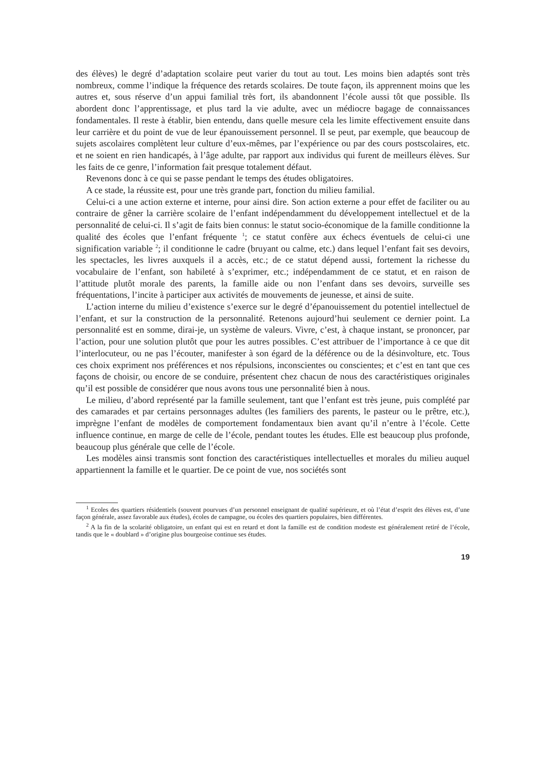des élèves) le degré d’adaptation scolaire peut varier du tout au tout. Les moins bien adaptés sont très nombreux, comme l’indique la fréquence des retards scolaires. De toute façon, ils apprennent moins que les autres et, sous réserve d’un appui familial très fort, ils abandonnent l’école aussi tôt que possible. Ils abordent donc l’apprentissage, et plus tard la vie adulte, avec un médiocre bagage de connaissances fondamentales. Il reste à établir, bien entendu, dans quelle mesure cela les limite effectivement ensuite dans leur carrière et du point de vue de leur épanouissement personnel. Il se peut, par exemple, que beaucoup de sujets ascolaires complètent leur culture d’eux-mêmes, par l’expérience ou par des cours postscolaires, etc. et ne soient en rien handicapés, à l’âge adulte, par rapport aux individus qui furent de meilleurs élèves. Sur les faits de ce genre, l’information fait presque totalement défaut.
Revenons donc à ce qui se passe pendant le temps des études obligatoires.
A ce stade, la réussite est, pour une très grande part, fonction du milieu familial.
Celui-ci a une action externe et interne, pour ainsi dire. Son action externe a pour effet de faciliter ou au contraire de gêner la carrière scolaire de l’enfant indépendamment du développement intellectuel et de la personnalité de celui-ci. Il s’agit de faits bien connus: le statut socio-économique de la famille conditionne la qualité des écoles que l’enfant fréquente <sup>1</sup>; ce statut confère aux échecs éventuels de celui-ci une signification variable <sup>2</sup>; il conditionne le cadre (bruyant ou calme, etc.) dans lequel l’enfant fait ses devoirs, les spectacles, les livres auxquels il a accès, etc.; de ce statut dépend aussi, fortement la richesse du vocabulaire de l’enfant, son habileté à s’exprimer, etc.; indépendamment de ce statut, et en raison de l’attitude plutôt morale des parents, la famille aide ou non l’enfant dans ses devoirs, surveille ses fréquentations, l’incite à participer aux activités de mouvements de jeunesse, et ainsi de suite.
L’action interne du milieu d’existence s’exerce sur le degré d’épanouissement du potentiel intellectuel de l’enfant, et sur la construction de la personnalité. Retenons aujourd’hui seulement ce dernier point. La personnalité est en somme, dirai-je, un système de valeurs. Vivre, c’est, à chaque instant, se prononcer, par l’action, pour une solution plutôt que pour les autres possibles. C’est attribuer de l’importance à ce que dit l’interlocuteur, ou ne pas l’écouter, manifester à son égard de la déférence ou de la désinvolture, etc. Tous ces choix expriment nos préférences et nos répulsions, inconscientes ou conscientes; et c’est en tant que ces façons de choisir, ou encore de se conduire, présentent chez chacun de nous des caractéristiques originales qu’il est possible de considérer que nous avons tous une personnalité bien à nous.
Le milieu, d’abord représenté par la famille seulement, tant que l’enfant est très jeune, puis complété par des camarades et par certains personnages adultes (les familiers des parents, le pasteur ou le prêtre, etc.), imprègne l’enfant de modèles de comportement fondamentaux bien avant qu’il n’entre à l’école. Cette influence continue, en marge de celle de l’école, pendant toutes les études. Elle est beaucoup plus profonde, beaucoup plus générale que celle de l’école.
Les modèles ainsi transmis sont fonction des caractéristiques intellectuelles et morales du milieu auquel appartiennent la famille et le quartier. De ce point de vue, nos sociétés sont
<sup>1</sup> Ecoles des quartiers résidentiels (souvent pourvues d’un personnel enseignant de qualité supérieure, et où l’état d’esprit des élèves est, d’une façon générale, assez favorable aux études), écoles de campagne, ou écoles des quartiers populaires, bien différentes.
<sup>2</sup> A la fin de la scolarité obligatoire, un enfant qui est en retard et dont la famille est de condition modeste est généralement retiré de l’école, tandis que le « doublard » d’origine plus bourgeoise continue ses études.
19